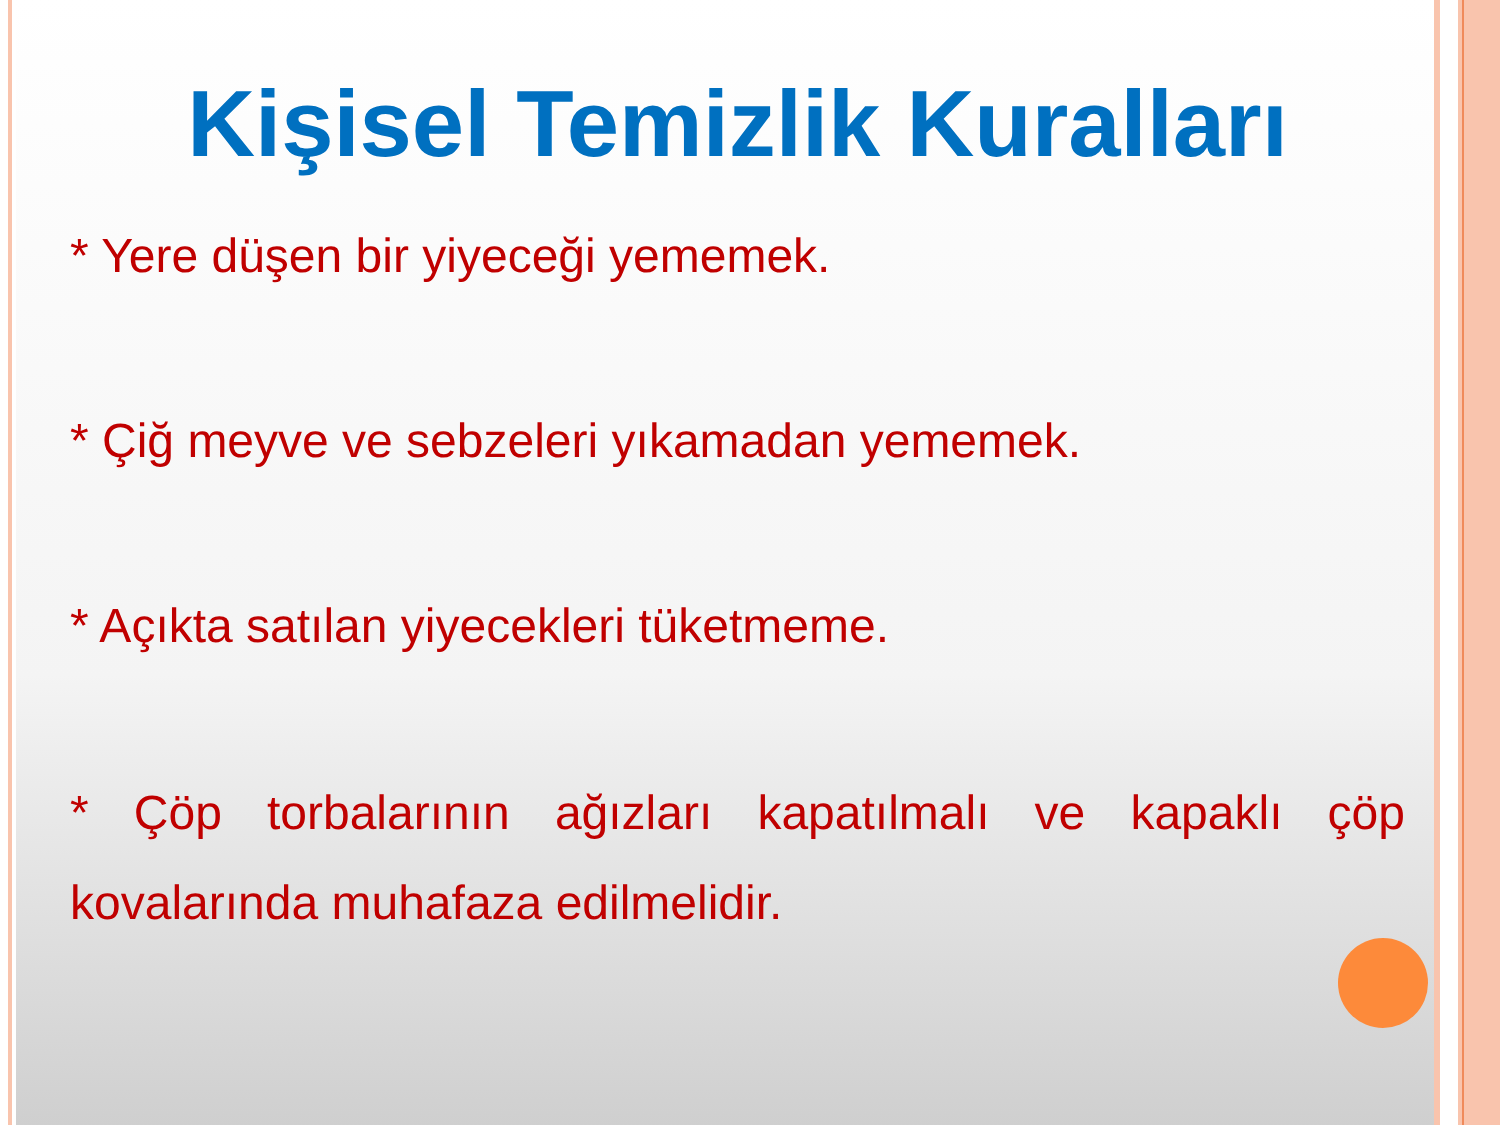Kişisel Temizlik Kuralları
* Yere düşen bir yiyeceği yememek.
* Çiğ meyve ve sebzeleri yıkamadan yememek.
* Açıkta satılan yiyecekleri tüketmeme.
* Çöp torbalarının ağızları kapatılmalı ve kapaklı çöp kovalarında muhafaza edilmelidir.